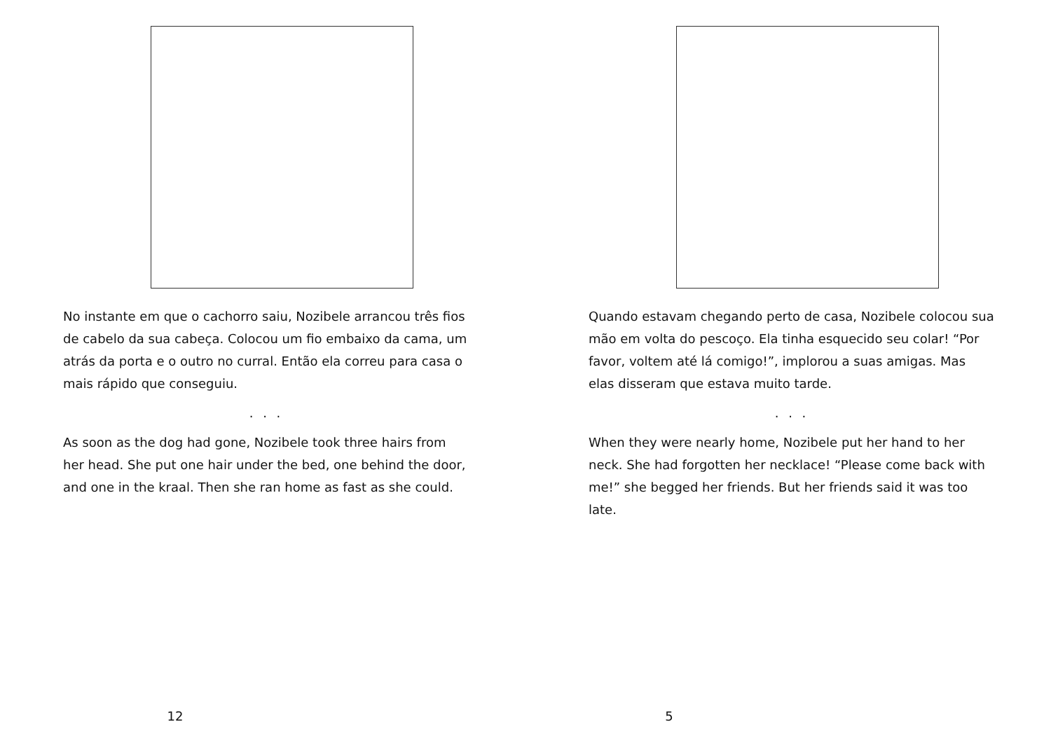No instante em que o cachorro saiu, Nozibele arrancou três fios de cabelo da sua cabeça. Colocou um fio embaixo da cama, um atrás da porta e o outro no curral. Então ela correu para casa o mais rápido que conseguiu.
. . .
As soon as the dog had gone, Nozibele took three hairs from her head. She put one hair under the bed, one behind the door, and one in the kraal. Then she ran home as fast as she could.
12
Quando estavam chegando perto de casa, Nozibele colocou sua mão em volta do pescoço. Ela tinha esquecido seu colar! “Por favor, voltem até lá comigo!”, implorou a suas amigas. Mas elas disseram que estava muito tarde.
. . .
When they were nearly home, Nozibele put her hand to her neck. She had forgotten her necklace! “Please come back with me!” she begged her friends. But her friends said it was too late.
5